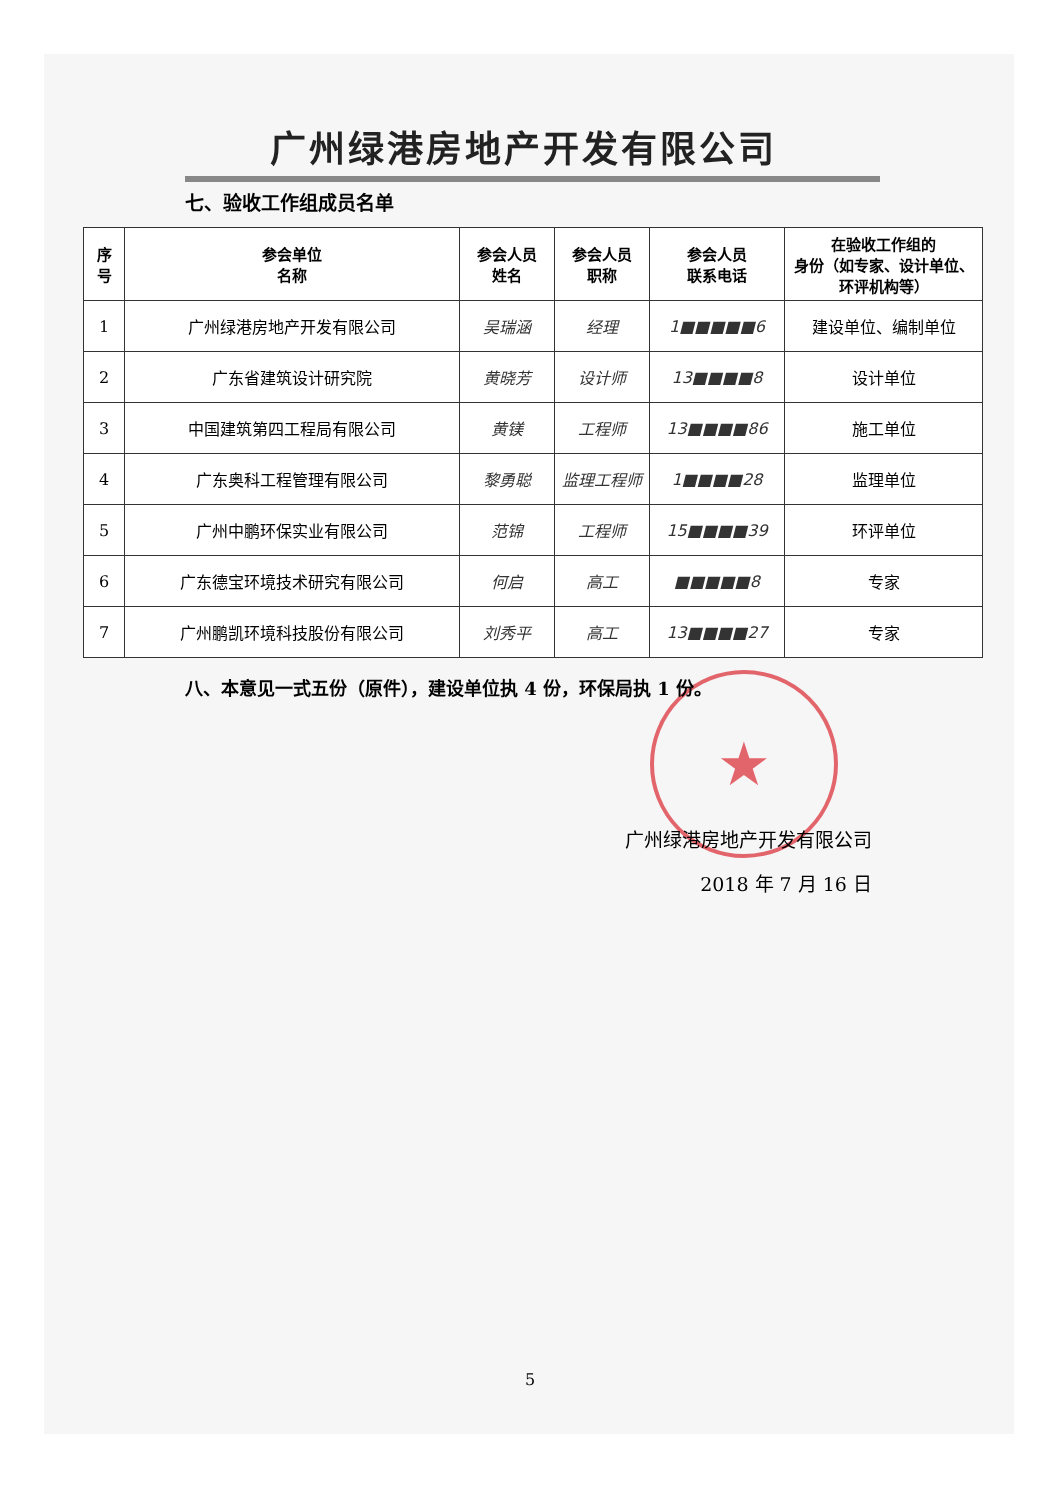★
广州绿港房地产开发有限公司
七、验收工作组成员名单
| 序 号 | 参会单位 名称 | 参会人员 姓名 | 参会人员 职称 | 参会人员 联系电话 | 在验收工作组的 身份（如专家、设计单位、环评机构等） |
| --- | --- | --- | --- | --- | --- |
| 1 | 广州绿港房地产开发有限公司 | 吴瑞涵 | 经理 | 1■■■■■6 | 建设单位、编制单位 |
| 2 | 广东省建筑设计研究院 | 黄晓芳 | 设计师 | 13■■■■8 | 设计单位 |
| 3 | 中国建筑第四工程局有限公司 | 黄镁 | 工程师 | 13■■■■86 | 施工单位 |
| 4 | 广东奥科工程管理有限公司 | 黎勇聪 | 监理工程师 | 1■■■■28 | 监理单位 |
| 5 | 广州中鹏环保实业有限公司 | 范锦 | 工程师 | 15■■■■39 | 环评单位 |
| 6 | 广东德宝环境技术研究有限公司 | 何启 | 高工 | ■■■■■8 | 专家 |
| 7 | 广州鹏凯环境科技股份有限公司 | 刘秀平 | 高工 | 13■■■■27 | 专家 |
八、本意见一式五份（原件），建设单位执 4 份，环保局执 1 份。
广州绿港房地产开发有限公司
2018 年 7 月 16 日
5